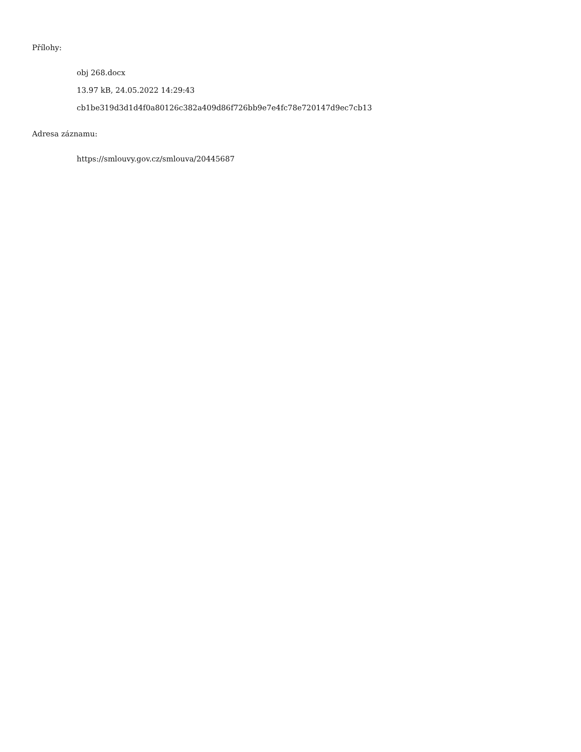Přílohy:
obj 268.docx
13.97 kB, 24.05.2022 14:29:43
cb1be319d3d1d4f0a80126c382a409d86f726bb9e7e4fc78e720147d9ec7cb13
Adresa záznamu:
https://smlouvy.gov.cz/smlouva/20445687